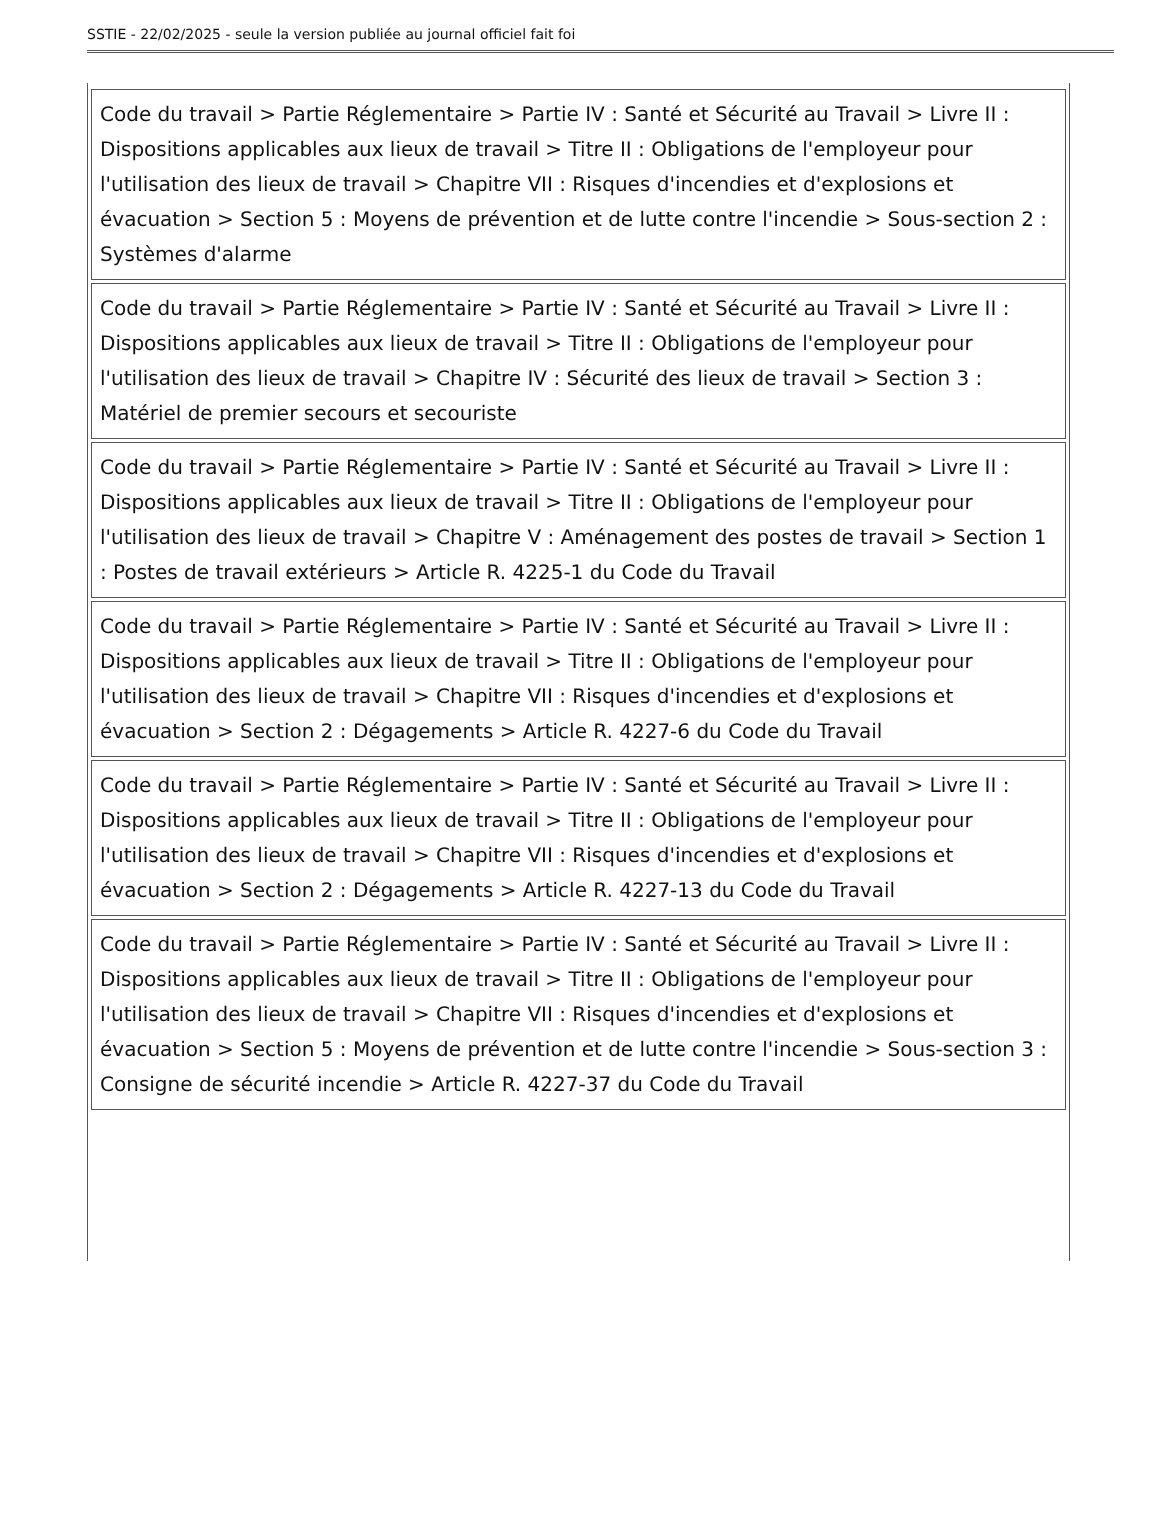SSTIE - 22/02/2025 - seule la version publiée au journal officiel fait foi
| Code du travail > Partie Réglementaire > Partie IV : Santé et Sécurité au Travail > Livre II : Dispositions applicables aux lieux de travail > Titre II : Obligations de l'employeur pour l'utilisation des lieux de travail > Chapitre VII : Risques d'incendies et d'explosions et évacuation > Section 5 : Moyens de prévention et de lutte contre l'incendie > Sous-section 2 : Systèmes d'alarme |
| Code du travail > Partie Réglementaire > Partie IV : Santé et Sécurité au Travail > Livre II : Dispositions applicables aux lieux de travail > Titre II : Obligations de l'employeur pour l'utilisation des lieux de travail > Chapitre IV : Sécurité des lieux de travail > Section 3 : Matériel de premier secours et secouriste |
| Code du travail > Partie Réglementaire > Partie IV : Santé et Sécurité au Travail > Livre II : Dispositions applicables aux lieux de travail > Titre II : Obligations de l'employeur pour l'utilisation des lieux de travail > Chapitre V : Aménagement des postes de travail > Section 1 : Postes de travail extérieurs > Article R. 4225-1 du Code du Travail |
| Code du travail > Partie Réglementaire > Partie IV : Santé et Sécurité au Travail > Livre II : Dispositions applicables aux lieux de travail > Titre II : Obligations de l'employeur pour l'utilisation des lieux de travail > Chapitre VII : Risques d'incendies et d'explosions et évacuation > Section 2 : Dégagements > Article R. 4227-6 du Code du Travail |
| Code du travail > Partie Réglementaire > Partie IV : Santé et Sécurité au Travail > Livre II : Dispositions applicables aux lieux de travail > Titre II : Obligations de l'employeur pour l'utilisation des lieux de travail > Chapitre VII : Risques d'incendies et d'explosions et évacuation > Section 2 : Dégagements > Article R. 4227-13 du Code du Travail |
| Code du travail > Partie Réglementaire > Partie IV : Santé et Sécurité au Travail > Livre II : Dispositions applicables aux lieux de travail > Titre II : Obligations de l'employeur pour l'utilisation des lieux de travail > Chapitre VII : Risques d'incendies et d'explosions et évacuation > Section 5 : Moyens de prévention et de lutte contre l'incendie > Sous-section 3 : Consigne de sécurité incendie > Article R. 4227-37 du Code du Travail |